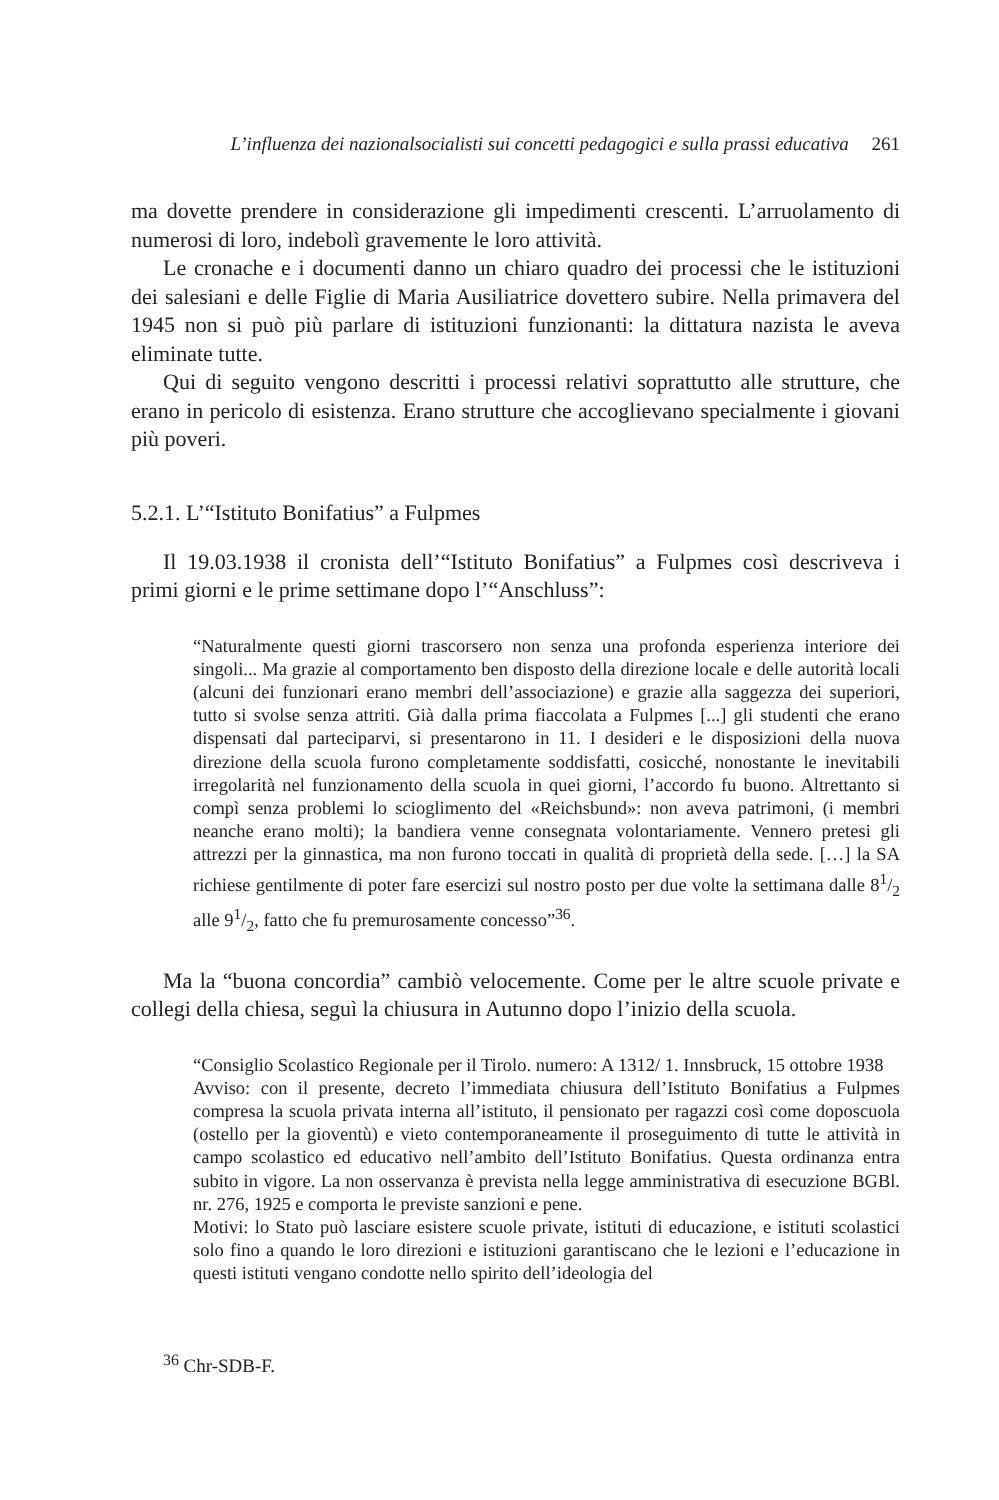L’influenza dei nazionalsocialisti sui concetti pedagogici e sulla prassi educativa 261
ma dovette prendere in considerazione gli impedimenti crescenti. L’arruolamento di numerosi di loro, indebolì gravemente le loro attività.
Le cronache e i documenti danno un chiaro quadro dei processi che le istituzioni dei salesiani e delle Figlie di Maria Ausiliatrice dovettero subire. Nella primavera del 1945 non si può più parlare di istituzioni funzionanti: la dittatura nazista le aveva eliminate tutte.
Qui di seguito vengono descritti i processi relativi soprattutto alle strutture, che erano in pericolo di esistenza. Erano strutture che accoglievano specialmente i giovani più poveri.
5.2.1. L’“Istituto Bonifatius” a Fulpmes
Il 19.03.1938 il cronista dell’“Istituto Bonifatius” a Fulpmes così descriveva i primi giorni e le prime settimane dopo l’“Anschluss”:
“Naturalmente questi giorni trascorsero non senza una profonda esperienza interiore dei singoli... Ma grazie al comportamento ben disposto della direzione locale e delle autorità locali (alcuni dei funzionari erano membri dell’associazione) e grazie alla saggezza dei superiori, tutto si svolse senza attriti. Già dalla prima fiaccolata a Fulpmes [...] gli studenti che erano dispensati dal parteciparvi, si presentarono in 11. I desideri e le disposizioni della nuova direzione della scuola furono completamente soddisfatti, cosicché, nonostante le inevitabili irregolarità nel funzionamento della scuola in quei giorni, l’accordo fu buono. Altrettanto si compì senza problemi lo scioglimento del «Reichsbund»: non aveva patrimoni, (i membri neanche erano molti); la bandiera venne consegnata volontariamente. Vennero pretesi gli attrezzi per la ginnastica, ma non furono toccati in qualità di proprietà della sede. […] la SA richiese gentilmente di poter fare esercizi sul nostro posto per due volte la settimana dalle 81/2 alle 91/2, fatto che fu premurosamente concesso”<sup>36</sup>.
Ma la “buona concordia” cambiò velocemente. Come per le altre scuole private e collegi della chiesa, seguì la chiusura in Autunno dopo l’inizio della scuola.
“Consiglio Scolastico Regionale per il Tirolo. numero: A 1312/ 1. Innsbruck, 15 ottobre 1938
Avviso: con il presente, decreto l’immediata chiusura dell’Istituto Bonifatius a Fulpmes compresa la scuola privata interna all’istituto, il pensionato per ragazzi così come doposcuola (ostello per la gioventù) e vieto contemporaneamente il proseguimento di tutte le attività in campo scolastico ed educativo nell’ambito dell’Istituto Bonifatius. Questa ordinanza entra subito in vigore. La non osservanza è prevista nella legge amministrativa di esecuzione BGBl. nr. 276, 1925 e comporta le previste sanzioni e pene.
Motivi: lo Stato può lasciare esistere scuole private, istituti di educazione, e istituti scolastici solo fino a quando le loro direzioni e istituzioni garantiscano che le lezioni e l’educazione in questi istituti vengano condotte nello spirito dell’ideologia del
<sup>36</sup> Chr-SDB-F.